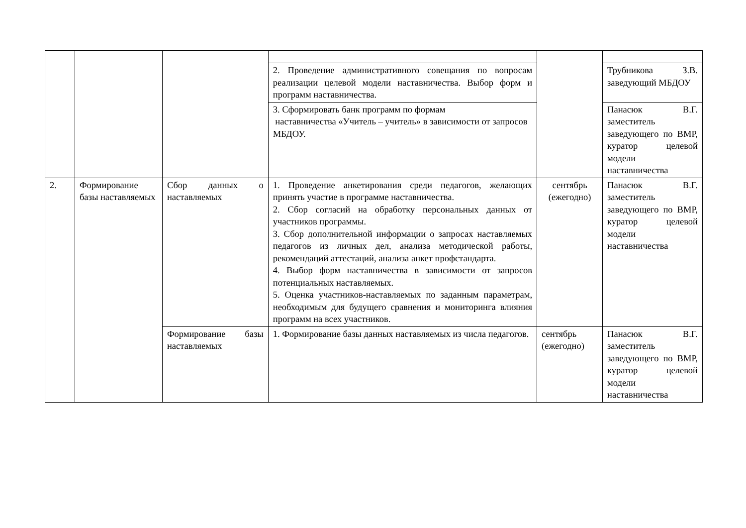| | | | 2. Проведение административного совещания по вопросам реализации целевой модели наставничества. Выбор форм и программ наставничества. | | Трубникова З.В. заведующий МБДОУ |
| | | | 3. Сформировать банк программ по формам наставничества «Учитель – учитель» в зависимости от запросов МБДОУ. | | Панасюк В.Г. заместитель заведующего по ВМР, куратор целевой модели наставничества |
| 2. | Формирование базы наставляемых | Сбор данных о наставляемых | 1. Проведение анкетирования среди педагогов, желающих принять участие в программе наставничества. 2. Сбор согласий на обработку персональных данных от участников программы. 3. Сбор дополнительной информации о запросах наставляемых педагогов из личных дел, анализа методической работы, рекомендаций аттестаций, анализа анкет профстандарта. 4. Выбор форм наставничества в зависимости от запросов потенциальных наставляемых. 5. Оценка участников-наставляемых по заданным параметрам, необходимым для будущего сравнения и мониторинга влияния программ на всех участников. | сентябрь (ежегодно) | Панасюк В.Г. заместитель заведующего по ВМР, куратор целевой модели наставничества |
| | | Формирование базы наставляемых | 1. Формирование базы данных наставляемых из числа педагогов. | сентябрь (ежегодно) | Панасюк В.Г. заместитель заведующего по ВМР, куратор целевой модели наставничества |